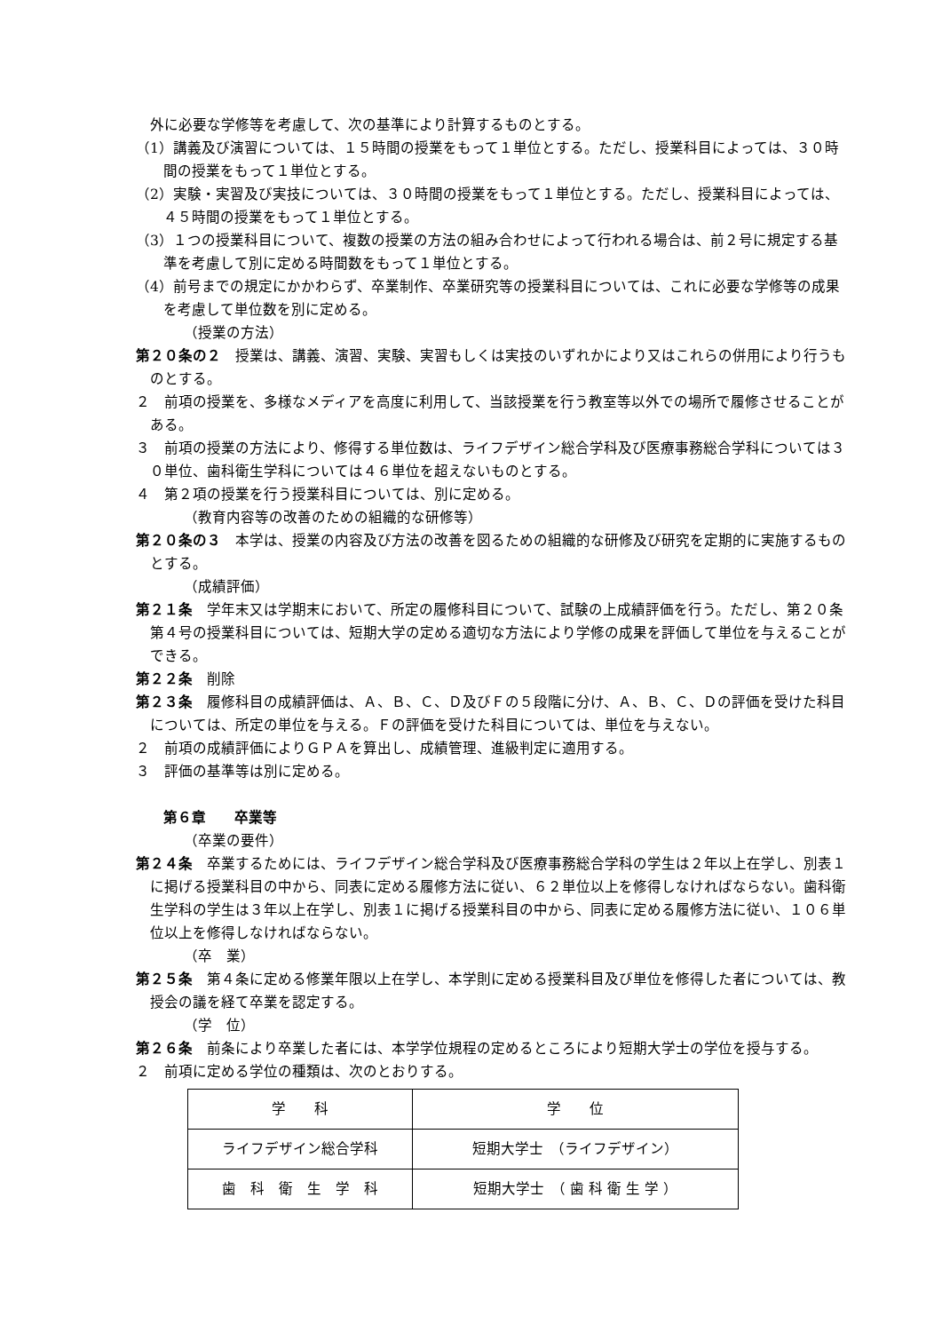外に必要な学修等を考慮して、次の基準により計算するものとする。
（1）講義及び演習については、１５時間の授業をもって１単位とする。ただし、授業科目によっては、３０時間の授業をもって１単位とする。
（2）実験・実習及び実技については、３０時間の授業をもって１単位とする。ただし、授業科目によっては、４５時間の授業をもって１単位とする。
（3）１つの授業科目について、複数の授業の方法の組み合わせによって行われる場合は、前２号に規定する基準を考慮して別に定める時間数をもって１単位とする。
（4）前号までの規定にかかわらず、卒業制作、卒業研究等の授業科目については、これに必要な学修等の成果を考慮して単位数を別に定める。
（授業の方法）
第２０条の２　授業は、講義、演習、実験、実習もしくは実技のいずれかにより又はこれらの併用により行うものとする。
２　前項の授業を、多様なメディアを高度に利用して、当該授業を行う教室等以外での場所で履修させることがある。
３　前項の授業の方法により、修得する単位数は、ライフデザイン総合学科及び医療事務総合学科については３０単位、歯科衛生学科については４６単位を超えないものとする。
４　第２項の授業を行う授業科目については、別に定める。
（教育内容等の改善のための組織的な研修等）
第２０条の３　本学は、授業の内容及び方法の改善を図るための組織的な研修及び研究を定期的に実施するものとする。
（成績評価）
第２１条　学年末又は学期末において、所定の履修科目について、試験の上成績評価を行う。ただし、第２０条第４号の授業科目については、短期大学の定める適切な方法により学修の成果を評価して単位を与えることができる。
第２２条　削除
第２３条　履修科目の成績評価は、Ａ、Ｂ、Ｃ、Ｄ及びＦの５段階に分け、Ａ、Ｂ、Ｃ、Ｄの評価を受けた科目については、所定の単位を与える。Ｆの評価を受けた科目については、単位を与えない。
２　前項の成績評価によりＧＰＡを算出し、成績管理、進級判定に適用する。
３　評価の基準等は別に定める。
第６章　　卒業等
（卒業の要件）
第２４条　卒業するためには、ライフデザイン総合学科及び医療事務総合学科の学生は２年以上在学し、別表１に掲げる授業科目の中から、同表に定める履修方法に従い、６２単位以上を修得しなければならない。歯科衛生学科の学生は３年以上在学し、別表１に掲げる授業科目の中から、同表に定める履修方法に従い、１０６単位以上を修得しなければならない。
（卒　業）
第２５条　第４条に定める修業年限以上在学し、本学則に定める授業科目及び単位を修得した者については、教授会の議を経て卒業を認定する。
（学　位）
第２６条　前条により卒業した者には、本学学位規程の定めるところにより短期大学士の学位を授与する。
２　前項に定める学位の種類は、次のとおりする。
| 学 科 | 学 位 |
| ライフデザイン総合学科 | 短期大学士 （ライフデザイン） |
| 歯 科 衛 生 学 科 | 短期大学士 （ 歯 科 衛 生 学 ） |